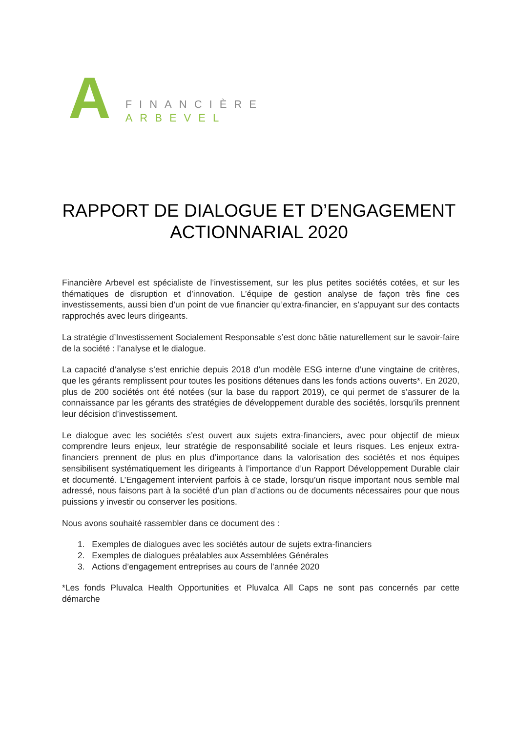A
FINANCIÈRE
ARBEVEL
RAPPORT DE DIALOGUE ET D’ENGAGEMENT
ACTIONNARIAL 2020
Financière Arbevel est spécialiste de l’investissement, sur les plus petites sociétés cotées, et sur les thématiques de disruption et d’innovation. L’équipe de gestion analyse de façon très fine ces investissements, aussi bien d’un point de vue financier qu’extra-financier, en s’appuyant sur des contacts rapprochés avec leurs dirigeants.
La stratégie d’Investissement Socialement Responsable s’est donc bâtie naturellement sur le savoir-faire de la société : l’analyse et le dialogue.
La capacité d’analyse s’est enrichie depuis 2018 d’un modèle ESG interne d’une vingtaine de critères, que les gérants remplissent pour toutes les positions détenues dans les fonds actions ouverts*. En 2020, plus de 200 sociétés ont été notées (sur la base du rapport 2019), ce qui permet de s’assurer de la connaissance par les gérants des stratégies de développement durable des sociétés, lorsqu’ils prennent leur décision d’investissement.
Le dialogue avec les sociétés s’est ouvert aux sujets extra-financiers, avec pour objectif de mieux comprendre leurs enjeux, leur stratégie de responsabilité sociale et leurs risques. Les enjeux extra-financiers prennent de plus en plus d’importance dans la valorisation des sociétés et nos équipes sensibilisent systématiquement les dirigeants à l’importance d’un Rapport Développement Durable clair et documenté. L’Engagement intervient parfois à ce stade, lorsqu’un risque important nous semble mal adressé, nous faisons part à la société d’un plan d’actions ou de documents nécessaires pour que nous puissions y investir ou conserver les positions.
Nous avons souhaité rassembler dans ce document des :
1. Exemples de dialogues avec les sociétés autour de sujets extra-financiers
2. Exemples de dialogues préalables aux Assemblées Générales
3. Actions d’engagement entreprises au cours de l’année 2020
*Les fonds Pluvalca Health Opportunities et Pluvalca All Caps ne sont pas concernés par cette démarche